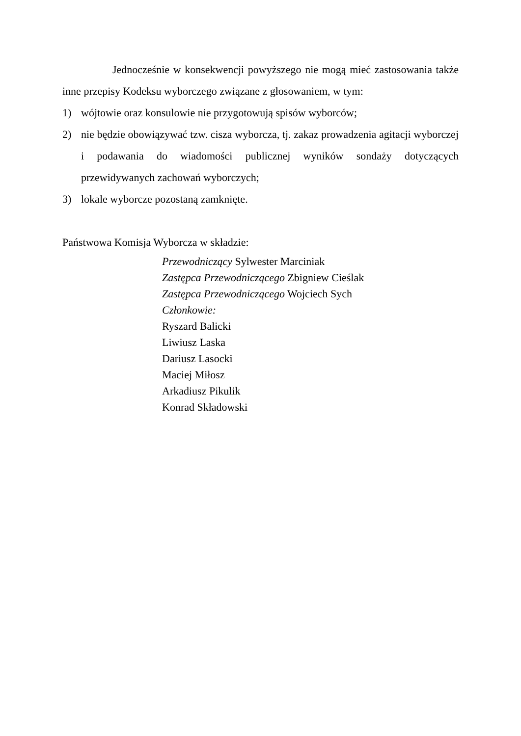Jednocześnie w konsekwencji powyższego nie mogą mieć zastosowania także inne przepisy Kodeksu wyborczego związane z głosowaniem, w tym:
1) wójtowie oraz konsulowie nie przygotowują spisów wyborców;
2) nie będzie obowiązywać tzw. cisza wyborcza, tj. zakaz prowadzenia agitacji wyborczej i podawania do wiadomości publicznej wyników sondaży dotyczących przewidywanych zachowań wyborczych;
3) lokale wyborcze pozostaną zamknięte.
Państwowa Komisja Wyborcza w składzie:
Przewodniczący Sylwester Marciniak
Zastępca Przewodniczącego Zbigniew Cieślak
Zastępca Przewodniczącego Wojciech Sych
Członkowie:
Ryszard Balicki
Liwiusz Laska
Dariusz Lasocki
Maciej Miłosz
Arkadiusz Pikulik
Konrad Składowski